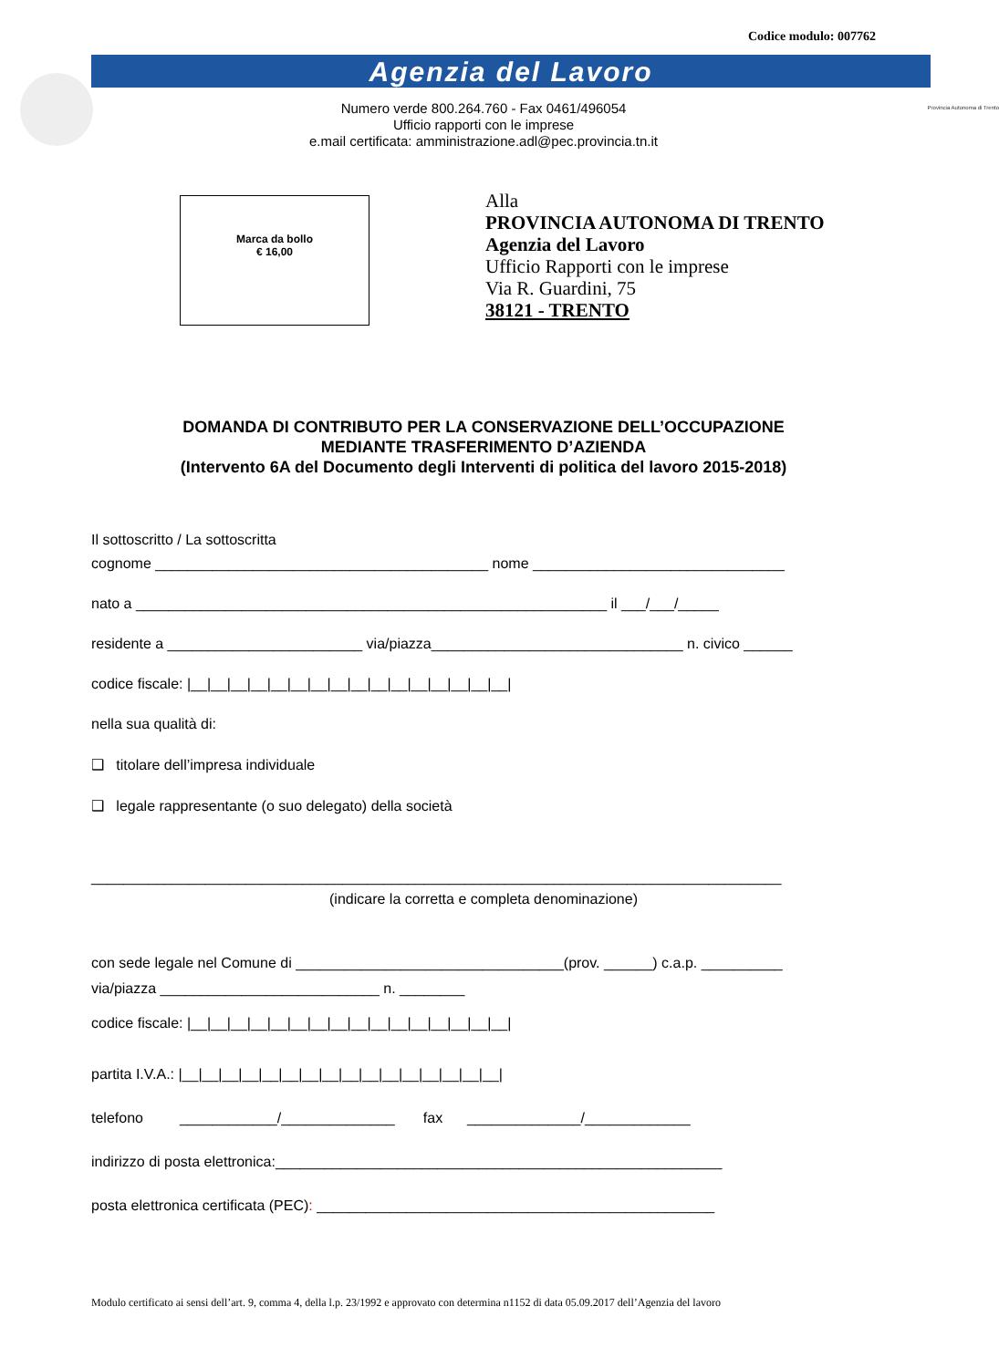Codice modulo: 007762
Agenzia del Lavoro
Provincia Autonoma di Trento
Numero verde 800.264.760 - Fax 0461/496054
Ufficio rapporti con le imprese
e.mail certificata: amministrazione.adl@pec.provincia.tn.it
Marca da bollo
€ 16,00
Alla
PROVINCIA AUTONOMA DI TRENTO
Agenzia del Lavoro
Ufficio Rapporti con le imprese
Via R. Guardini, 75
38121 - TRENTO
DOMANDA DI CONTRIBUTO PER LA CONSERVAZIONE DELL’OCCUPAZIONE
MEDIANTE TRASFERIMENTO D’AZIENDA
(Intervento 6A del Documento degli Interventi di politica del lavoro 2015-2018)
Il sottoscritto / La sottoscritta
cognome _________________________________________ nome _______________________________
nato a __________________________________________________________ il ___/___/_____
residente a ________________________ via/piazza_______________________________ n. civico ______
codice fiscale: |__|__|__|__|__|__|__|__|__|__|__|__|__|__|__|__|
nella sua qualità di:
❑ titolare dell’impresa individuale
❑ legale rappresentante (o suo delegato) della società
_____________________________________________________________________________________
(indicare la corretta e completa denominazione)
con sede legale nel Comune di _________________________________(prov. ______) c.a.p. __________
via/piazza ___________________________ n. ________
codice fiscale: |__|__|__|__|__|__|__|__|__|__|__|__|__|__|__|__|
partita I.V.A.: |__|__|__|__|__|__|__|__|__|__|__|__|__|__|__|__|
telefono ____________/______________ fax ______________/_____________
indirizzo di posta elettronica:_______________________________________________________
posta elettronica certificata (PEC): _________________________________________________
Modulo certificato ai sensi dell’art. 9, comma 4, della l.p. 23/1992 e approvato con determina n1152 di data 05.09.2017 dell’Agenzia del lavoro